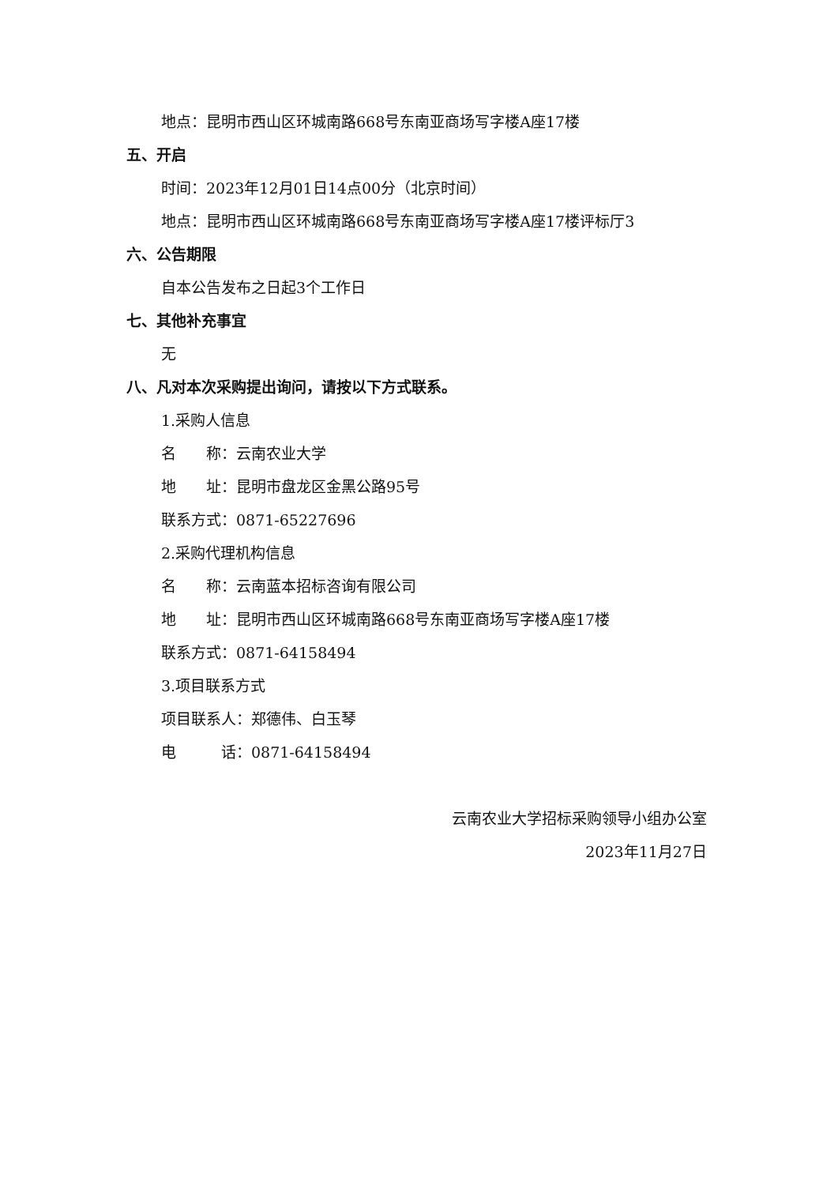地点：昆明市西山区环城南路668号东南亚商场写字楼A座17楼
五、开启
时间：2023年12月01日14点00分（北京时间）
地点：昆明市西山区环城南路668号东南亚商场写字楼A座17楼评标厅3
六、公告期限
自本公告发布之日起3个工作日
七、其他补充事宜
无
八、凡对本次采购提出询问，请按以下方式联系。
1.采购人信息
名　　称：云南农业大学
地　　址：昆明市盘龙区金黑公路95号
联系方式：0871-65227696
2.采购代理机构信息
名　　称：云南蓝本招标咨询有限公司
地　　址：昆明市西山区环城南路668号东南亚商场写字楼A座17楼
联系方式：0871-64158494
3.项目联系方式
项目联系人：郑德伟、白玉琴
电　　　话：0871-64158494
云南农业大学招标采购领导小组办公室
2023年11月27日